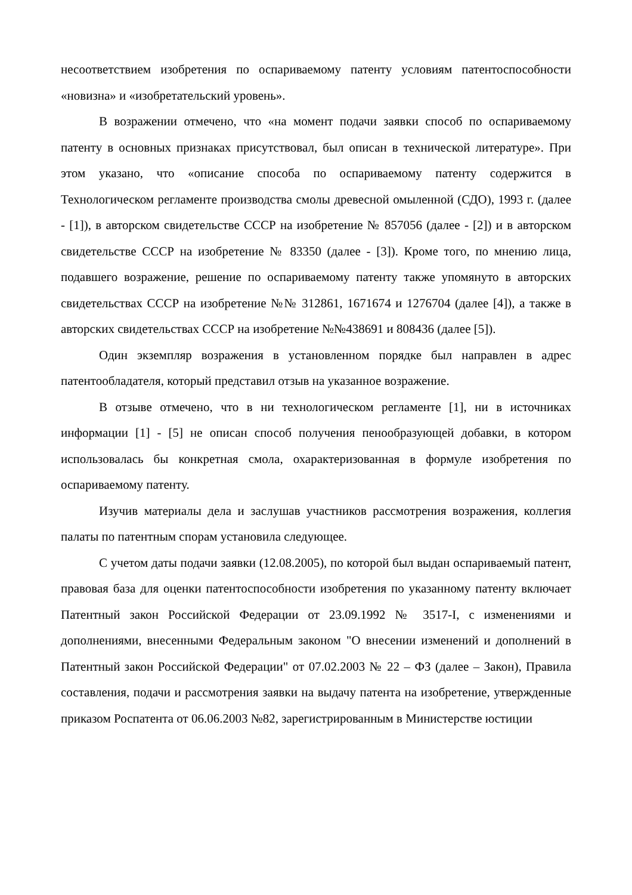несоответствием изобретения по оспариваемому патенту условиям патентоспособности «новизна» и «изобретательский уровень».
В возражении отмечено, что «на момент подачи заявки способ по оспариваемому патенту в основных признаках присутствовал, был описан в технической литературе». При этом указано, что «описание способа по оспариваемому патенту содержится в Технологическом регламенте производства смолы древесной омыленной (СДО), 1993 г. (далее - [1]), в авторском свидетельстве СССР на изобретение № 857056 (далее - [2]) и в авторском свидетельстве СССР на изобретение № 83350 (далее - [3]). Кроме того, по мнению лица, подавшего возражение, решение по оспариваемому патенту также упомянуто в авторских свидетельствах СССР на изобретение №№ 312861, 1671674 и 1276704 (далее [4]), а также в авторских свидетельствах СССР на изобретение №№438691 и 808436 (далее [5]).
Один экземпляр возражения в установленном порядке был направлен в адрес патентообладателя, который представил отзыв на указанное возражение.
В отзыве отмечено, что в ни технологическом регламенте [1], ни в источниках информации [1] - [5] не описан способ получения пенообразующей добавки, в котором использовалась бы конкретная смола, охарактеризованная в формуле изобретения по оспариваемому патенту.
Изучив материалы дела и заслушав участников рассмотрения возражения, коллегия палаты по патентным спорам установила следующее.
С учетом даты подачи заявки (12.08.2005), по которой был выдан оспариваемый патент, правовая база для оценки патентоспособности изобретения по указанному патенту включает Патентный закон Российской Федерации от 23.09.1992 № 3517-I, с изменениями и дополнениями, внесенными Федеральным законом "О внесении изменений и дополнений в Патентный закон Российской Федерации" от 07.02.2003 № 22 – ФЗ (далее – Закон), Правила составления, подачи и рассмотрения заявки на выдачу патента на изобретение, утвержденные приказом Роспатента от 06.06.2003 №82, зарегистрированным в Министерстве юстиции